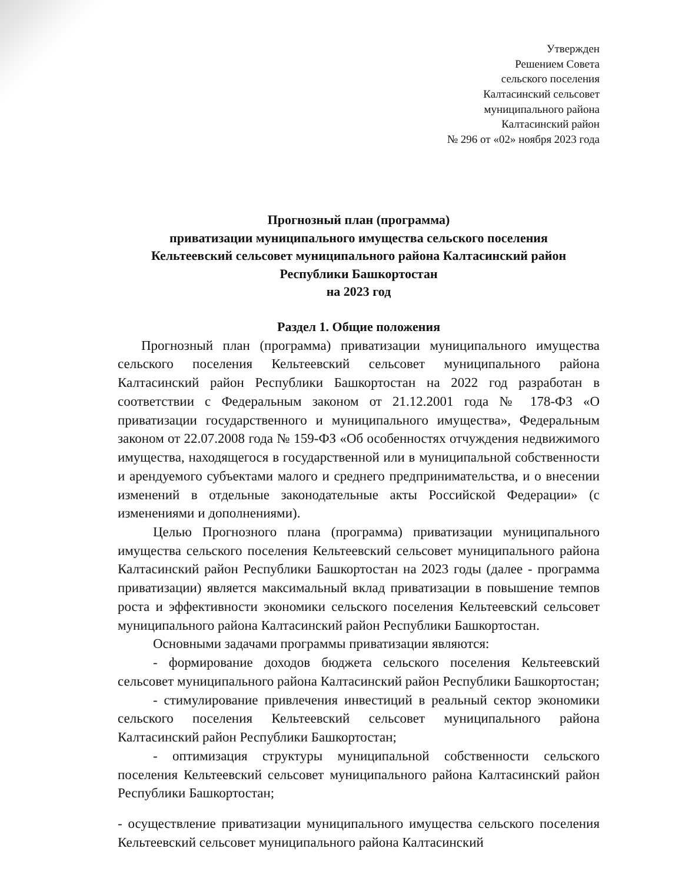Утвержден
Решением Совета
сельского поселения
Калтасинский сельсовет
муниципального района
Калтасинский район
№ 296 от «02» ноября 2023 года
Прогнозный план (программа)
приватизации муниципального имущества сельского поселения
Кельтеевский сельсовет муниципального района Калтасинский район
Республики Башкортостан
на 2023 год
Раздел 1. Общие положения
Прогнозный план (программа) приватизации муниципального имущества сельского поселения Кельтеевский сельсовет муниципального района Калтасинский район Республики Башкортостан на 2022 год разработан в соответствии с Федеральным законом от 21.12.2001 года № 178-ФЗ «О приватизации государственного и муниципального имущества», Федеральным законом от 22.07.2008 года № 159-ФЗ «Об особенностях отчуждения недвижимого имущества, находящегося в государственной или в муниципальной собственности и арендуемого субъектами малого и среднего предпринимательства, и о внесении изменений в отдельные законодательные акты Российской Федерации» (с изменениями и дополнениями).
Целью Прогнозного плана (программа) приватизации муниципального имущества сельского поселения Кельтеевский сельсовет муниципального района Калтасинский район Республики Башкортостан на 2023 годы (далее - программа приватизации) является максимальный вклад приватизации в повышение темпов роста и эффективности экономики сельского поселения Кельтеевский сельсовет муниципального района Калтасинский район Республики Башкортостан.
Основными задачами программы приватизации являются:
- формирование доходов бюджета сельского поселения Кельтеевский сельсовет муниципального района Калтасинский район Республики Башкортостан;
- стимулирование привлечения инвестиций в реальный сектор экономики сельского поселения Кельтеевский сельсовет муниципального района Калтасинский район Республики Башкортостан;
- оптимизация структуры муниципальной собственности сельского поселения Кельтеевский сельсовет муниципального района Калтасинский район Республики Башкортостан;
- осуществление приватизации муниципального имущества сельского поселения Кельтеевский сельсовет муниципального района Калтасинский